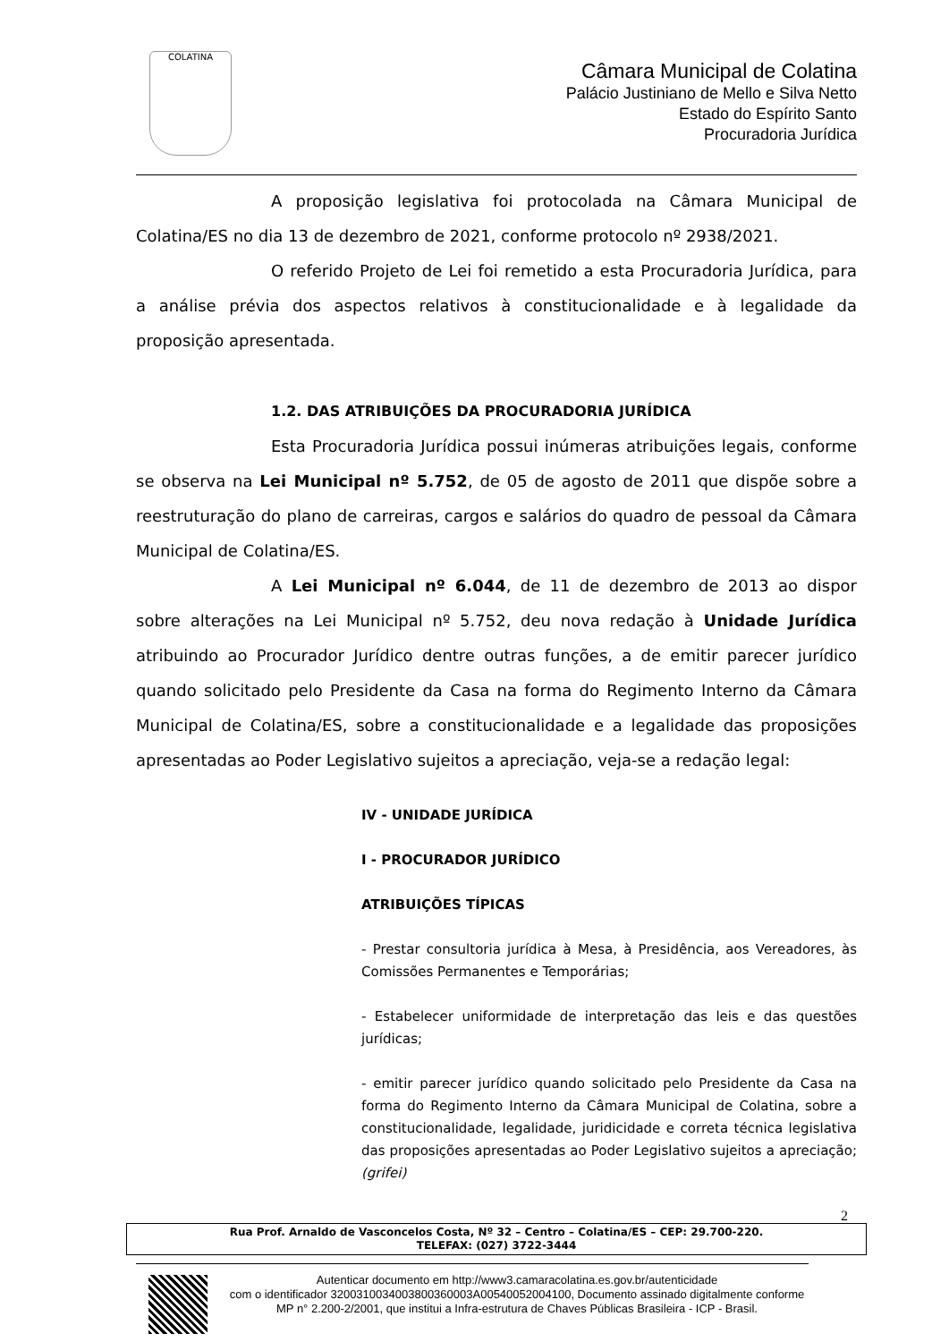COLATINA
Câmara Municipal de Colatina
Palácio Justiniano de Mello e Silva Netto
Estado do Espírito Santo
Procuradoria Jurídica
A proposição legislativa foi protocolada na Câmara Municipal de Colatina/ES no dia 13 de dezembro de 2021, conforme protocolo nº 2938/2021.
O referido Projeto de Lei foi remetido a esta Procuradoria Jurídica, para a análise prévia dos aspectos relativos à constitucionalidade e à legalidade da proposição apresentada.
1.2. DAS ATRIBUIÇÕES DA PROCURADORIA JURÍDICA
Esta Procuradoria Jurídica possui inúmeras atribuições legais, conforme se observa na Lei Municipal nº 5.752, de 05 de agosto de 2011 que dispõe sobre a reestruturação do plano de carreiras, cargos e salários do quadro de pessoal da Câmara Municipal de Colatina/ES.
A Lei Municipal nº 6.044, de 11 de dezembro de 2013 ao dispor sobre alterações na Lei Municipal nº 5.752, deu nova redação à Unidade Jurídica atribuindo ao Procurador Jurídico dentre outras funções, a de emitir parecer jurídico quando solicitado pelo Presidente da Casa na forma do Regimento Interno da Câmara Municipal de Colatina/ES, sobre a constitucionalidade e a legalidade das proposições apresentadas ao Poder Legislativo sujeitos a apreciação, veja-se a redação legal:
IV - UNIDADE JURÍDICA
I - PROCURADOR JURÍDICO
ATRIBUIÇÕES TÍPICAS
- Prestar consultoria jurídica à Mesa, à Presidência, aos Vereadores, às Comissões Permanentes e Temporárias;
- Estabelecer uniformidade de interpretação das leis e das questões jurídicas;
- emitir parecer jurídico quando solicitado pelo Presidente da Casa na forma do Regimento Interno da Câmara Municipal de Colatina, sobre a constitucionalidade, legalidade, juridicidade e correta técnica legislativa das proposições apresentadas ao Poder Legislativo sujeitos a apreciação; (grifei)
2
Rua Prof. Arnaldo de Vasconcelos Costa, Nº 32 – Centro – Colatina/ES – CEP: 29.700-220.
TELEFAX: (027) 3722-3444
Autenticar documento em http://www3.camaracolatina.es.gov.br/autenticidade
com o identificador 3200310034003800360003A00540052004100, Documento assinado digitalmente conforme MP n° 2.200-2/2001, que institui a Infra-estrutura de Chaves Públicas Brasileira - ICP - Brasil.